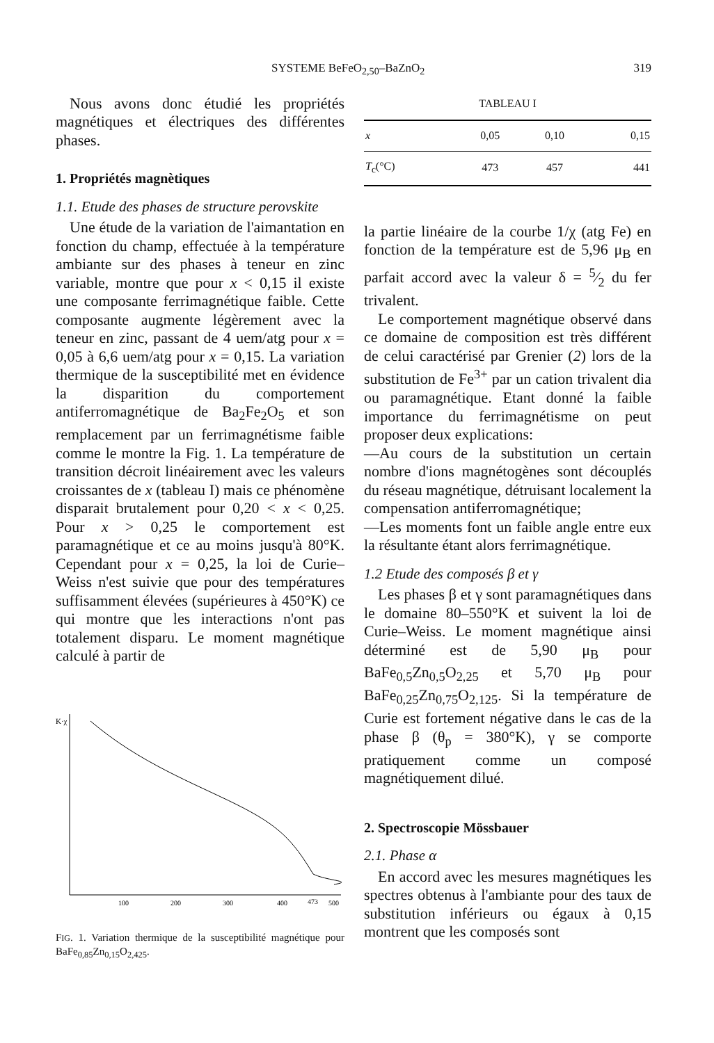SYSTEME BeFeO<sub>2,50</sub>–BaZnO<sub>2</sub> 319
Nous avons donc étudié les propriétés magnétiques et électriques des différentes phases.
1. Propriétés magnètiques
1.1. Etude des phases de structure perovskite
Une étude de la variation de l'aimantation en fonction du champ, effectuée à la température ambiante sur des phases à teneur en zinc variable, montre que pour x < 0,15 il existe une composante ferrimagnétique faible. Cette composante augmente légèrement avec la teneur en zinc, passant de 4 uem/atg pour x = 0,05 à 6,6 uem/atg pour x = 0,15. La variation thermique de la susceptibilité met en évidence la disparition du comportement antiferromagnétique de Ba<sub>2</sub>Fe<sub>2</sub>O<sub>5</sub> et son remplacement par un ferrimagnétisme faible comme le montre la Fig. 1. La température de transition décroit linéairement avec les valeurs croissantes de x (tableau I) mais ce phénomène disparait brutalement pour 0,20 < x < 0,25. Pour x > 0,25 le comportement est paramagnétique et ce au moins jusqu'à 80°K. Cependant pour x = 0,25, la loi de Curie–Weiss n'est suivie que pour des températures suffisamment élevées (supérieures à 450°K) ce qui montre que les interactions n'ont pas totalement disparu. Le moment magnétique calculé à partir de
K·χ
100
200
300
400
473
500
FIG. 1. Variation thermique de la susceptibilité magnétique pour BaFe<sub>0,85</sub>Zn<sub>0,15</sub>O<sub>2,425</sub>.
TABLEAU I
| x | 0,05 | 0,10 | 0,15 |
| --- | --- | --- | --- |
| T<sub>c</sub>(°C) | 473 | 457 | 441 |
la partie linéaire de la courbe 1/χ (atg Fe) en fonction de la température est de 5,96 μ<sub>B</sub> en parfait accord avec la valeur δ = 5⁄2 du fer trivalent.
Le comportement magnétique observé dans ce domaine de composition est très différent de celui caractérisé par Grenier (2) lors de la substitution de Fe<sup>3+</sup> par un cation trivalent dia ou paramagnétique. Etant donné la faible importance du ferrimagnétisme on peut proposer deux explications:
—Au cours de la substitution un certain nombre d'ions magnétogènes sont découplés du réseau magnétique, détruisant localement la compensation antiferromagnétique;
—Les moments font un faible angle entre eux la résultante étant alors ferrimagnétique.
1.2 Etude des composés β et γ
Les phases β et γ sont paramagnétiques dans le domaine 80–550°K et suivent la loi de Curie–Weiss. Le moment magnétique ainsi déterminé est de 5,90 μ<sub>B</sub> pour BaFe<sub>0,5</sub>Zn<sub>0,5</sub>O<sub>2,25</sub> et 5,70 μ<sub>B</sub> pour BaFe<sub>0,25</sub>Zn<sub>0,75</sub>O<sub>2,125</sub>. Si la température de Curie est fortement négative dans le cas de la phase β (θ<sub>p</sub> = 380°K), γ se comporte pratiquement comme un composé magnétiquement dilué.
2. Spectroscopie Mössbauer
2.1. Phase α
En accord avec les mesures magnétiques les spectres obtenus à l'ambiante pour des taux de substitution inférieurs ou égaux à 0,15 montrent que les composés sont